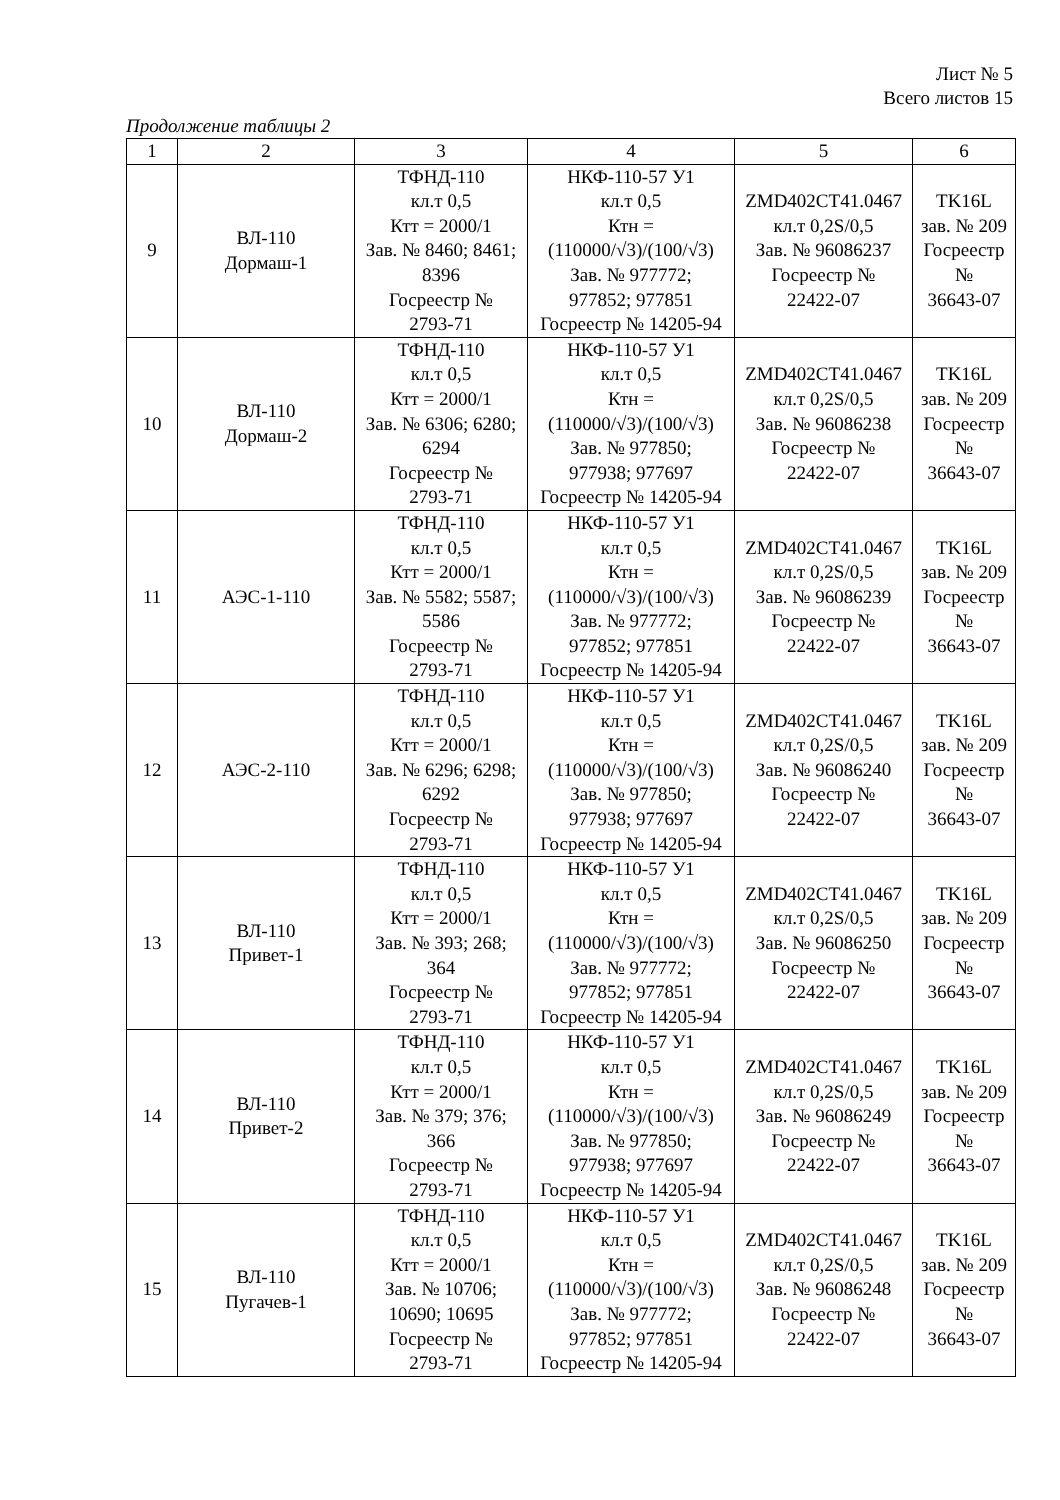Лист № 5
Всего листов 15
Продолжение таблицы 2
| 1 | 2 | 3 | 4 | 5 | 6 |
| --- | --- | --- | --- | --- | --- |
| 9 | ВЛ-110 Дормаш-1 | ТФНД-110 кл.т 0,5 Ктт = 2000/1 Зав. № 8460; 8461; 8396 Госреестр № 2793-71 | НКФ-110-57 У1 кл.т 0,5 Ктн = (110000/√3)/(100/√3) Зав. № 977772; 977852; 977851 Госреестр № 14205-94 | ZMD402CT41.0467 кл.т 0,2S/0,5 Зав. № 96086237 Госреестр № 22422-07 | TK16L зав. № 209 Госреестр № 36643-07 |
| 10 | ВЛ-110 Дормаш-2 | ТФНД-110 кл.т 0,5 Ктт = 2000/1 Зав. № 6306; 6280; 6294 Госреестр № 2793-71 | НКФ-110-57 У1 кл.т 0,5 Ктн = (110000/√3)/(100/√3) Зав. № 977850; 977938; 977697 Госреестр № 14205-94 | ZMD402CT41.0467 кл.т 0,2S/0,5 Зав. № 96086238 Госреестр № 22422-07 | TK16L зав. № 209 Госреестр № 36643-07 |
| 11 | АЭС-1-110 | ТФНД-110 кл.т 0,5 Ктт = 2000/1 Зав. № 5582; 5587; 5586 Госреестр № 2793-71 | НКФ-110-57 У1 кл.т 0,5 Ктн = (110000/√3)/(100/√3) Зав. № 977772; 977852; 977851 Госреестр № 14205-94 | ZMD402CT41.0467 кл.т 0,2S/0,5 Зав. № 96086239 Госреестр № 22422-07 | TK16L зав. № 209 Госреестр № 36643-07 |
| 12 | АЭС-2-110 | ТФНД-110 кл.т 0,5 Ктт = 2000/1 Зав. № 6296; 6298; 6292 Госреестр № 2793-71 | НКФ-110-57 У1 кл.т 0,5 Ктн = (110000/√3)/(100/√3) Зав. № 977850; 977938; 977697 Госреестр № 14205-94 | ZMD402CT41.0467 кл.т 0,2S/0,5 Зав. № 96086240 Госреестр № 22422-07 | TK16L зав. № 209 Госреестр № 36643-07 |
| 13 | ВЛ-110 Привет-1 | ТФНД-110 кл.т 0,5 Ктт = 2000/1 Зав. № 393; 268; 364 Госреестр № 2793-71 | НКФ-110-57 У1 кл.т 0,5 Ктн = (110000/√3)/(100/√3) Зав. № 977772; 977852; 977851 Госреестр № 14205-94 | ZMD402CT41.0467 кл.т 0,2S/0,5 Зав. № 96086250 Госреестр № 22422-07 | TK16L зав. № 209 Госреестр № 36643-07 |
| 14 | ВЛ-110 Привет-2 | ТФНД-110 кл.т 0,5 Ктт = 2000/1 Зав. № 379; 376; 366 Госреестр № 2793-71 | НКФ-110-57 У1 кл.т 0,5 Ктн = (110000/√3)/(100/√3) Зав. № 977850; 977938; 977697 Госреестр № 14205-94 | ZMD402CT41.0467 кл.т 0,2S/0,5 Зав. № 96086249 Госреестр № 22422-07 | TK16L зав. № 209 Госреестр № 36643-07 |
| 15 | ВЛ-110 Пугачев-1 | ТФНД-110 кл.т 0,5 Ктт = 2000/1 Зав. № 10706; 10690; 10695 Госреестр № 2793-71 | НКФ-110-57 У1 кл.т 0,5 Ктн = (110000/√3)/(100/√3) Зав. № 977772; 977852; 977851 Госреестр № 14205-94 | ZMD402CT41.0467 кл.т 0,2S/0,5 Зав. № 96086248 Госреестр № 22422-07 | TK16L зав. № 209 Госреестр № 36643-07 |